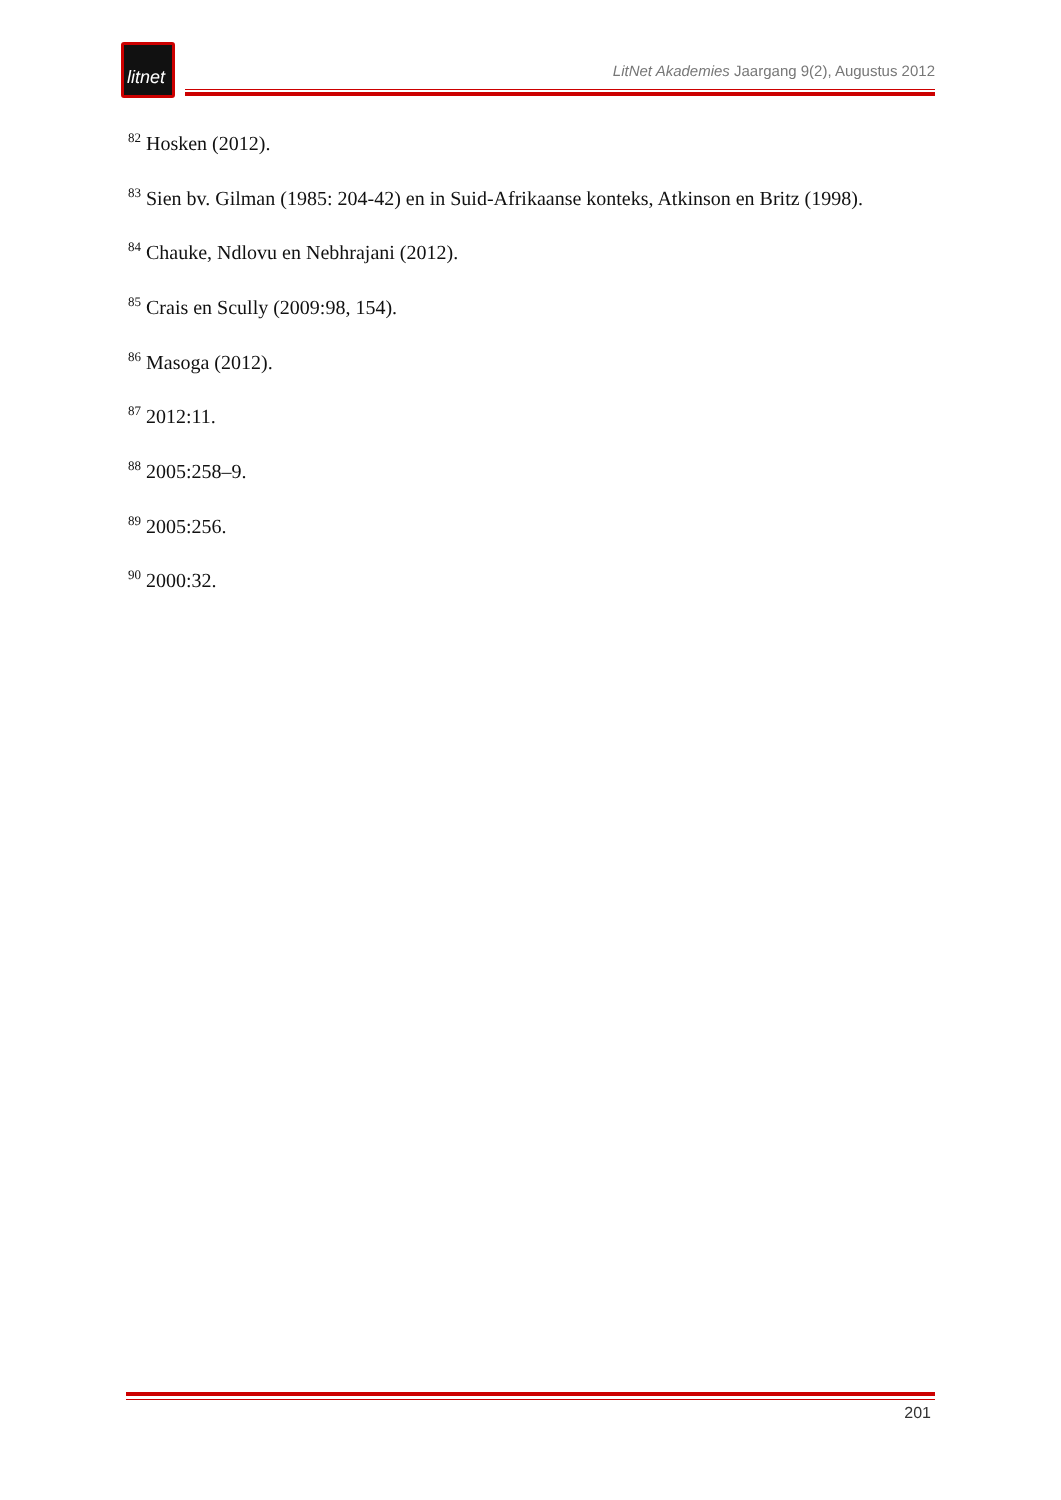litnet
LitNet Akademies Jaargang 9(2), Augustus 2012
<sup>82</sup> Hosken (2012).
<sup>83</sup> Sien bv. Gilman (1985: 204-42) en in Suid-Afrikaanse konteks, Atkinson en Britz (1998).
<sup>84</sup> Chauke, Ndlovu en Nebhrajani (2012).
<sup>85</sup> Crais en Scully (2009:98, 154).
<sup>86</sup> Masoga (2012).
<sup>87</sup> 2012:11.
<sup>88</sup> 2005:258–9.
<sup>89</sup> 2005:256.
<sup>90</sup> 2000:32.
201